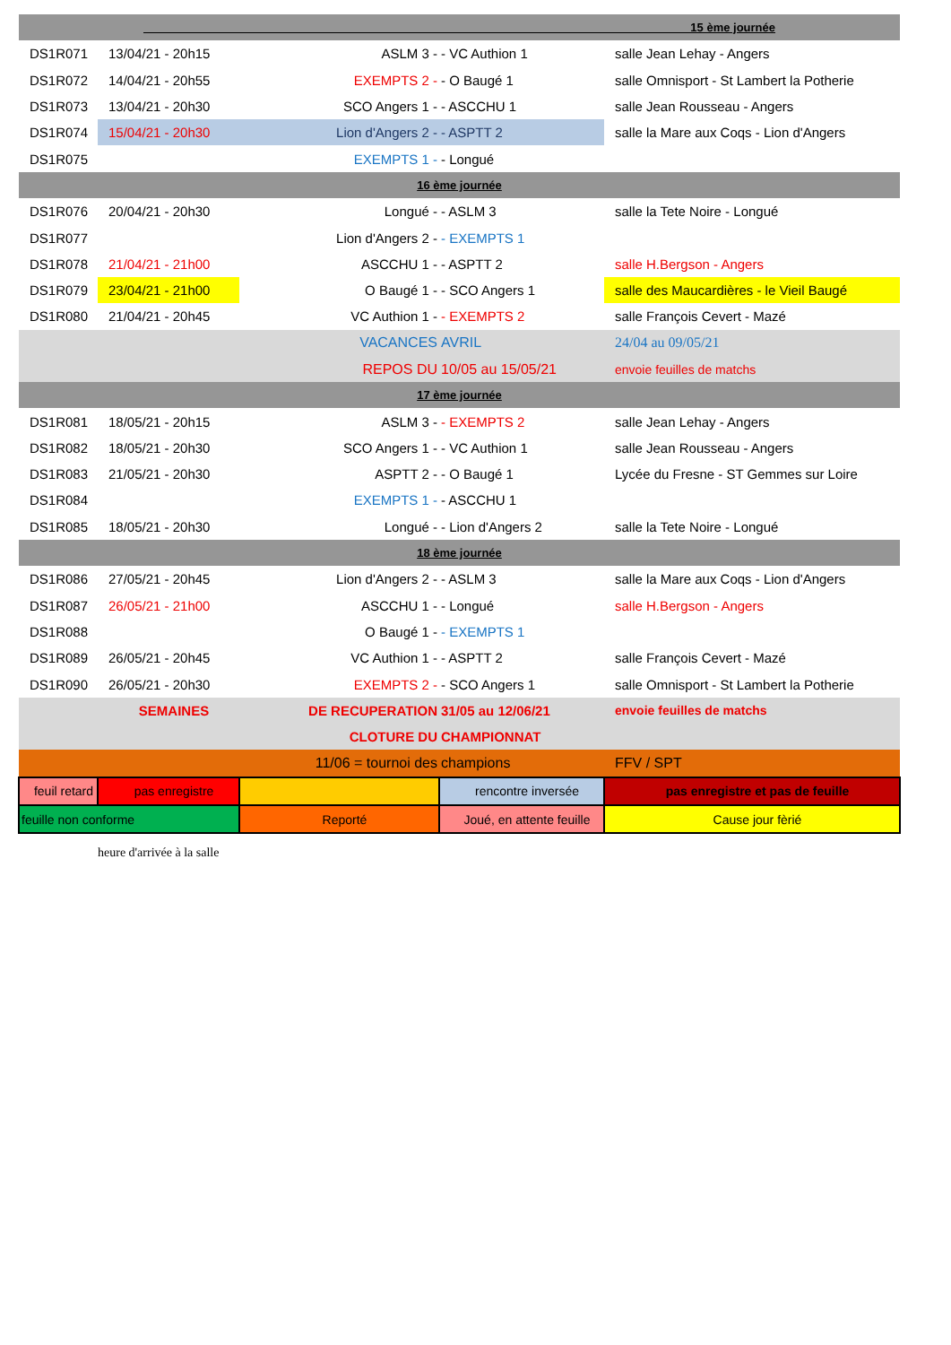| 15 ème journée | | | | |
| DS1R071 | 13/04/21 - 20h15 | ASLM 3 - | - VC Authion 1 | salle Jean Lehay - Angers |
| DS1R072 | 14/04/21 - 20h55 | EXEMPTS 2 - | - O Baugé 1 | salle Omnisport - St Lambert la Potherie |
| DS1R073 | 13/04/21 - 20h30 | SCO Angers 1 - | - ASCCHU 1 | salle Jean Rousseau - Angers |
| DS1R074 | 15/04/21 - 20h30 | Lion d'Angers 2 - | - ASPTT 2 | salle la Mare aux Coqs - Lion d'Angers |
| DS1R075 | | EXEMPTS 1 - | - Longué | |
| 16 ème journée | | | | |
| DS1R076 | 20/04/21 - 20h30 | Longué - | - ASLM 3 | salle la Tete Noire - Longué |
| DS1R077 | | Lion d'Angers 2 - | - EXEMPTS 1 | |
| DS1R078 | 21/04/21 - 21h00 | ASCCHU 1 - | - ASPTT 2 | salle H.Bergson - Angers |
| DS1R079 | 23/04/21 - 21h00 | O Baugé 1 - | - SCO Angers 1 | salle des Maucardières - le Vieil Baugé |
| DS1R080 | 21/04/21 - 20h45 | VC Authion 1 - | - EXEMPTS 2 | salle François Cevert - Mazé |
| | | VACANCES | AVRIL | 24/04 au 09/05/21 |
| | | REPOS DU | 10/05 au 15/05/21 | envoie feuilles de matchs |
| 17 ème journée | | | | |
| DS1R081 | 18/05/21 - 20h15 | ASLM 3 - | - EXEMPTS 2 | salle Jean Lehay - Angers |
| DS1R082 | 18/05/21 - 20h30 | SCO Angers 1 - | - VC Authion 1 | salle Jean Rousseau - Angers |
| DS1R083 | 21/05/21 - 20h30 | ASPTT 2 - | - O Baugé 1 | Lycée du Fresne - ST Gemmes sur Loire |
| DS1R084 | | EXEMPTS 1 - | - ASCCHU 1 | |
| DS1R085 | 18/05/21 - 20h30 | Longué - | - Lion d'Angers 2 | salle la Tete Noire - Longué |
| 18 ème journée | | | | |
| DS1R086 | 27/05/21 - 20h45 | Lion d'Angers 2 - | - ASLM 3 | salle la Mare aux Coqs - Lion d'Angers |
| DS1R087 | 26/05/21 - 21h00 | ASCCHU 1 - | - Longué | salle H.Bergson - Angers |
| DS1R088 | | O Baugé 1 - | - EXEMPTS 1 | |
| DS1R089 | 26/05/21 - 20h45 | VC Authion 1 - | - ASPTT 2 | salle François Cevert - Mazé |
| DS1R090 | 26/05/21 - 20h30 | EXEMPTS 2 - | - SCO Angers 1 | salle Omnisport - St Lambert la Potherie |
| | SEMAINES | DE RECUPERATION | 31/05 au 12/06/21 | envoie feuilles de matchs |
| | | CLOTURE DU | CHAMPIONNAT | |
| | | 11/06 = tournoi des | champions | FFV / SPT |
| feuil retard | pas enregistre | | rencontre inversée | pas enregistre et pas de feuille |
| feuille non conforme | | Reporté | Joué, en attente feuille | Cause jour fèrié |
| | heure d'arrivée à la salle | | | |